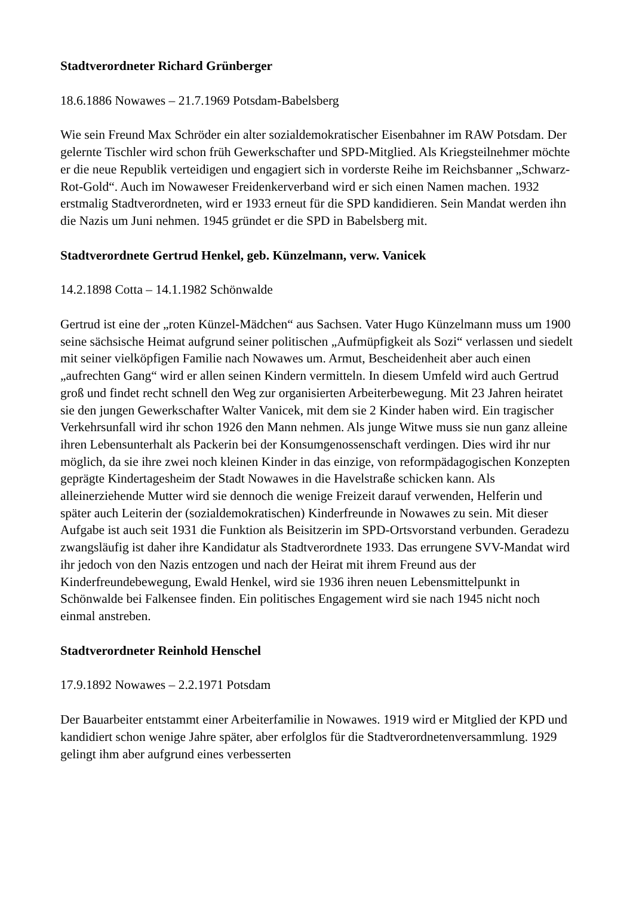Stadtverordneter Richard Grünberger
18.6.1886 Nowawes – 21.7.1969 Potsdam-Babelsberg
Wie sein Freund Max Schröder ein alter sozialdemokratischer Eisenbahner im RAW Potsdam. Der gelernte Tischler wird schon früh Gewerkschafter und SPD-Mitglied. Als Kriegsteilnehmer möchte er die neue Republik verteidigen und engagiert sich in vorderste Reihe im Reichsbanner „Schwarz-Rot-Gold“. Auch im Nowaweser Freidenkerverband wird er sich einen Namen machen. 1932 erstmalig Stadtverordneten, wird er 1933 erneut für die SPD kandidieren. Sein Mandat werden ihn die Nazis um Juni nehmen. 1945 gründet er die SPD in Babelsberg mit.
Stadtverordnete Gertrud Henkel, geb. Künzelmann, verw. Vanicek
14.2.1898 Cotta – 14.1.1982 Schönwalde
Gertrud ist eine der „roten Künzel-Mädchen“ aus Sachsen. Vater Hugo Künzelmann muss um 1900 seine sächsische Heimat aufgrund seiner politischen „Aufmüpfigkeit als Sozi“ verlassen und siedelt mit seiner vielköpfigen Familie nach Nowawes um. Armut, Bescheidenheit aber auch einen „aufrechten Gang“ wird er allen seinen Kindern vermitteln. In diesem Umfeld wird auch Gertrud groß und findet recht schnell den Weg zur organisierten Arbeiterbewegung. Mit 23 Jahren heiratet sie den jungen Gewerkschafter Walter Vanicek, mit dem sie 2 Kinder haben wird. Ein tragischer Verkehrsunfall wird ihr schon 1926 den Mann nehmen. Als junge Witwe muss sie nun ganz alleine ihren Lebensunterhalt als Packerin bei der Konsumgenossenschaft verdingen. Dies wird ihr nur möglich, da sie ihre zwei noch kleinen Kinder in das einzige, von reformpädagogischen Konzepten geprägte Kindertagesheim der Stadt Nowawes in die Havelstraße schicken kann. Als alleinerziehende Mutter wird sie dennoch die wenige Freizeit darauf verwenden, Helferin und später auch Leiterin der (sozialdemokratischen) Kinderfreunde in Nowawes zu sein. Mit dieser Aufgabe ist auch seit 1931 die Funktion als Beisitzerin im SPD-Ortsvorstand verbunden. Geradezu zwangsläufig ist daher ihre Kandidatur als Stadtverordnete 1933. Das errungene SVV-Mandat wird ihr jedoch von den Nazis entzogen und nach der Heirat mit ihrem Freund aus der Kinderfreundebewegung, Ewald Henkel, wird sie 1936 ihren neuen Lebensmittelpunkt in Schönwalde bei Falkensee finden. Ein politisches Engagement wird sie nach 1945 nicht noch einmal anstreben.
Stadtverordneter Reinhold Henschel
17.9.1892 Nowawes – 2.2.1971 Potsdam
Der Bauarbeiter entstammt einer Arbeiterfamilie in Nowawes. 1919 wird er Mitglied der KPD und kandidiert schon wenige Jahre später, aber erfolglos für die Stadtverordnetenversammlung. 1929 gelingt ihm aber aufgrund eines verbesserten